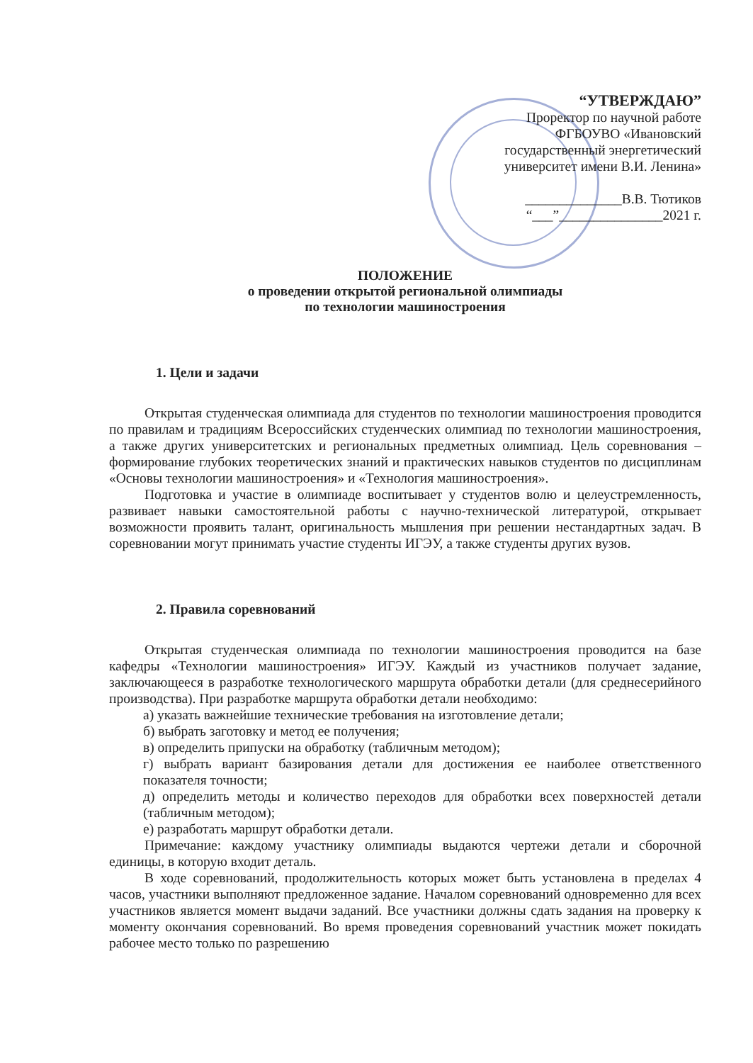“УТВЕРЖДАЮ”
Проректор по научной работе
ФГБОУВО «Ивановский
государственный энергетический
университет имени В.И. Ленина»
______________В.В. Тютиков
“___”_______________2021 г.
ПОЛОЖЕНИЕ
о проведении открытой региональной олимпиады
по технологии машиностроения
1. Цели и задачи
Открытая студенческая олимпиада для студентов по технологии машиностроения проводится по правилам и традициям Всероссийских студенческих олимпиад по технологии машиностроения, а также других университетских и региональных предметных олимпиад. Цель соревнования – формирование глубоких теоретических знаний и практических навыков студентов по дисциплинам «Основы технологии машиностроения» и «Технология машиностроения».
Подготовка и участие в олимпиаде воспитывает у студентов волю и целеустремленность, развивает навыки самостоятельной работы с научно-технической литературой, открывает возможности проявить талант, оригинальность мышления при решении нестандартных задач. В соревновании могут принимать участие студенты ИГЭУ, а также студенты других вузов.
2. Правила соревнований
Открытая студенческая олимпиада по технологии машиностроения проводится на базе кафедры «Технологии машиностроения» ИГЭУ. Каждый из участников получает задание, заключающееся в разработке технологического маршрута обработки детали (для среднесерийного производства). При разработке маршрута обработки детали необходимо:
а) указать важнейшие технические требования на изготовление детали;
б) выбрать заготовку и метод ее получения;
в) определить припуски на обработку (табличным методом);
г) выбрать вариант базирования детали для достижения ее наиболее ответственного показателя точности;
д) определить методы и количество переходов для обработки всех поверхностей детали (табличным методом);
е) разработать маршрут обработки детали.
Примечание: каждому участнику олимпиады выдаются чертежи детали и сборочной единицы, в которую входит деталь.
В ходе соревнований, продолжительность которых может быть установлена в пределах 4 часов, участники выполняют предложенное задание. Началом соревнований одновременно для всех участников является момент выдачи заданий. Все участники должны сдать задания на проверку к моменту окончания соревнований. Во время проведения соревнований участник может покидать рабочее место только по разрешению